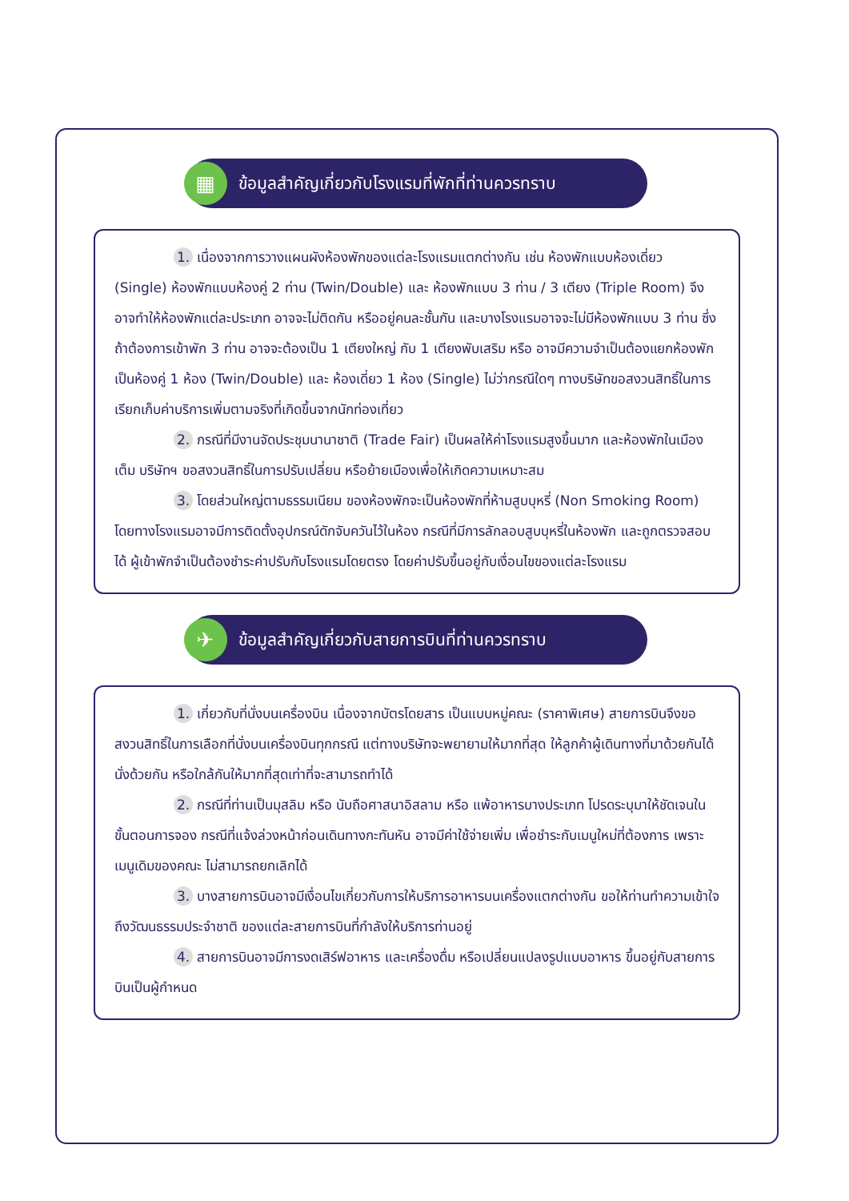▦
ข้อมูลสำคัญเกี่ยวกับโรงแรมที่พักที่ท่านควรทราบ
1. เนื่องจากการวางแผนผังห้องพักของแต่ละโรงแรมแตกต่างกัน เช่น ห้องพักแบบห้องเดี่ยว (Single) ห้องพักแบบห้องคู่ 2 ท่าน (Twin/Double) และ ห้องพักแบบ 3 ท่าน / 3 เตียง (Triple Room) จึงอาจทำให้ห้องพักแต่ละประเภท อาจจะไม่ติดกัน หรืออยู่คนละชั้นกัน และบางโรงแรมอาจจะไม่มีห้องพักแบบ 3 ท่าน ซึ่งถ้าต้องการเข้าพัก 3 ท่าน อาจจะต้องเป็น 1 เตียงใหญ่ กับ 1 เตียงพับเสริม หรือ อาจมีความจำเป็นต้องแยกห้องพักเป็นห้องคู่ 1 ห้อง (Twin/Double) และ ห้องเดี่ยว 1 ห้อง (Single) ไม่ว่ากรณีใดๆ ทางบริษัทขอสงวนสิทธิ์ในการเรียกเก็บค่าบริการเพิ่มตามจริงที่เกิดขึ้นจากนักท่องเที่ยว
2. กรณีที่มีงานจัดประชุมนานาชาติ (Trade Fair) เป็นผลให้ค่าโรงแรมสูงขึ้นมาก และห้องพักในเมืองเต็ม บริษัทฯ ขอสงวนสิทธิ์ในการปรับเปลี่ยน หรือย้ายเมืองเพื่อให้เกิดความเหมาะสม
3. โดยส่วนใหญ่ตามธรรมเนียม ของห้องพักจะเป็นห้องพักที่ห้ามสูบบุหรี่ (Non Smoking Room) โดยทางโรงแรมอาจมีการติดตั้งอุปกรณ์ดักจับควันไว้ในห้อง กรณีที่มีการลักลอบสูบบุหรี่ในห้องพัก และถูกตรวจสอบได้ ผู้เข้าพักจำเป็นต้องชำระค่าปรับกับโรงแรมโดยตรง โดยค่าปรับขึ้นอยู่กับเงื่อนไขของแต่ละโรงแรม
✈
ข้อมูลสำคัญเกี่ยวกับสายการบินที่ท่านควรทราบ
1. เกี่ยวกับที่นั่งบนเครื่องบิน เนื่องจากบัตรโดยสาร เป็นแบบหมู่คณะ (ราคาพิเศษ) สายการบินจึงขอสงวนสิทธิ์ในการเลือกที่นั่งบนเครื่องบินทุกกรณี แต่ทางบริษัทจะพยายามให้มากที่สุด ให้ลูกค้าผู้เดินทางที่มาด้วยกันได้นั่งด้วยกัน หรือใกล้กันให้มากที่สุดเท่าที่จะสามารถทำได้
2. กรณีที่ท่านเป็นมุสลิม หรือ นับถือศาสนาอิสลาม หรือ แพ้อาหารบางประเภท โปรดระบุมาให้ชัดเจนในขั้นตอนการจอง กรณีที่แจ้งล่วงหน้าก่อนเดินทางกะทันหัน อาจมีค่าใช้จ่ายเพิ่ม เพื่อชำระกับเมนูใหม่ที่ต้องการ เพราะเมนูเดิมของคณะ ไม่สามารถยกเลิกได้
3. บางสายการบินอาจมีเงื่อนไขเกี่ยวกับการให้บริการอาหารบนเครื่องแตกต่างกัน ขอให้ท่านทำความเข้าใจถึงวัฒนธรรมประจำชาติ ของแต่ละสายการบินที่กำลังให้บริการท่านอยู่
4. สายการบินอาจมีการงดเสิร์ฟอาหาร และเครื่องดื่ม หรือเปลี่ยนแปลงรูปแบบอาหาร ขึ้นอยู่กับสายการบินเป็นผู้กำหนด